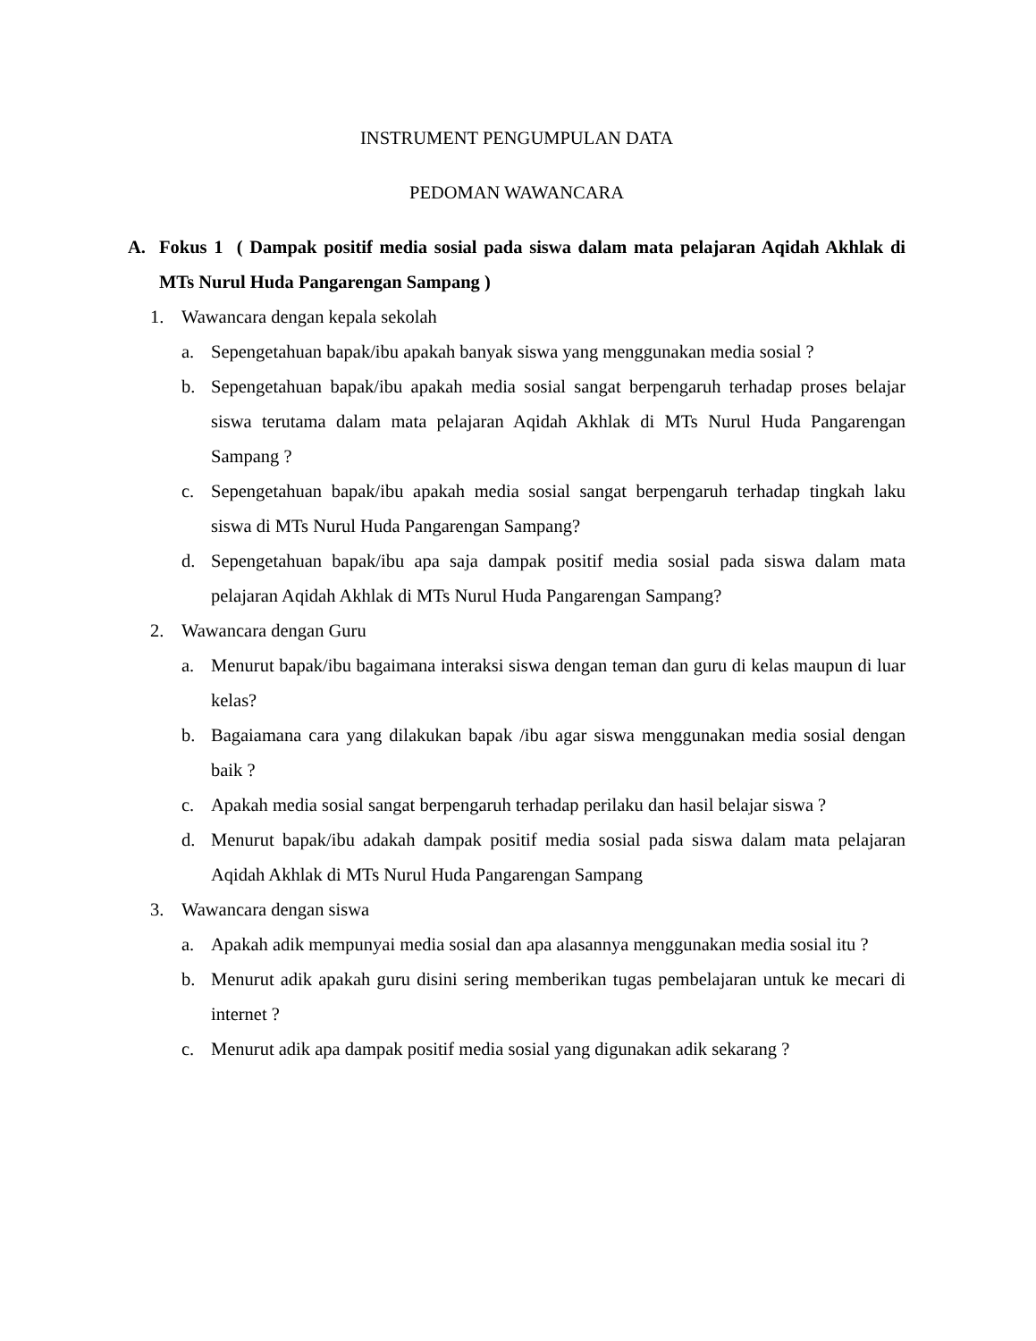INSTRUMENT PENGUMPULAN DATA
PEDOMAN WAWANCARA
A. Fokus 1 ( Dampak positif media sosial pada siswa dalam mata pelajaran Aqidah Akhlak di MTs Nurul Huda Pangarengan Sampang )
1. Wawancara dengan kepala sekolah
a. Sepengetahuan bapak/ibu apakah banyak siswa yang menggunakan media sosial ?
b. Sepengetahuan bapak/ibu apakah media sosial sangat berpengaruh terhadap proses belajar siswa terutama dalam mata pelajaran Aqidah Akhlak di MTs Nurul Huda Pangarengan Sampang ?
c. Sepengetahuan bapak/ibu apakah media sosial sangat berpengaruh terhadap tingkah laku siswa di MTs Nurul Huda Pangarengan Sampang?
d. Sepengetahuan bapak/ibu apa saja dampak positif media sosial pada siswa dalam mata pelajaran Aqidah Akhlak di MTs Nurul Huda Pangarengan Sampang?
2. Wawancara dengan Guru
a. Menurut bapak/ibu bagaimana interaksi siswa dengan teman dan guru di kelas maupun di luar kelas?
b. Bagaiamana cara yang dilakukan bapak /ibu agar siswa menggunakan media sosial dengan baik ?
c. Apakah media sosial sangat berpengaruh terhadap perilaku dan hasil belajar siswa ?
d. Menurut bapak/ibu adakah dampak positif media sosial pada siswa dalam mata pelajaran Aqidah Akhlak di MTs Nurul Huda Pangarengan Sampang
3. Wawancara dengan siswa
a. Apakah adik mempunyai media sosial dan apa alasannya menggunakan media sosial itu ?
b. Menurut adik apakah guru disini sering memberikan tugas pembelajaran untuk ke mecari di internet ?
c. Menurut adik apa dampak positif media sosial yang digunakan adik sekarang ?